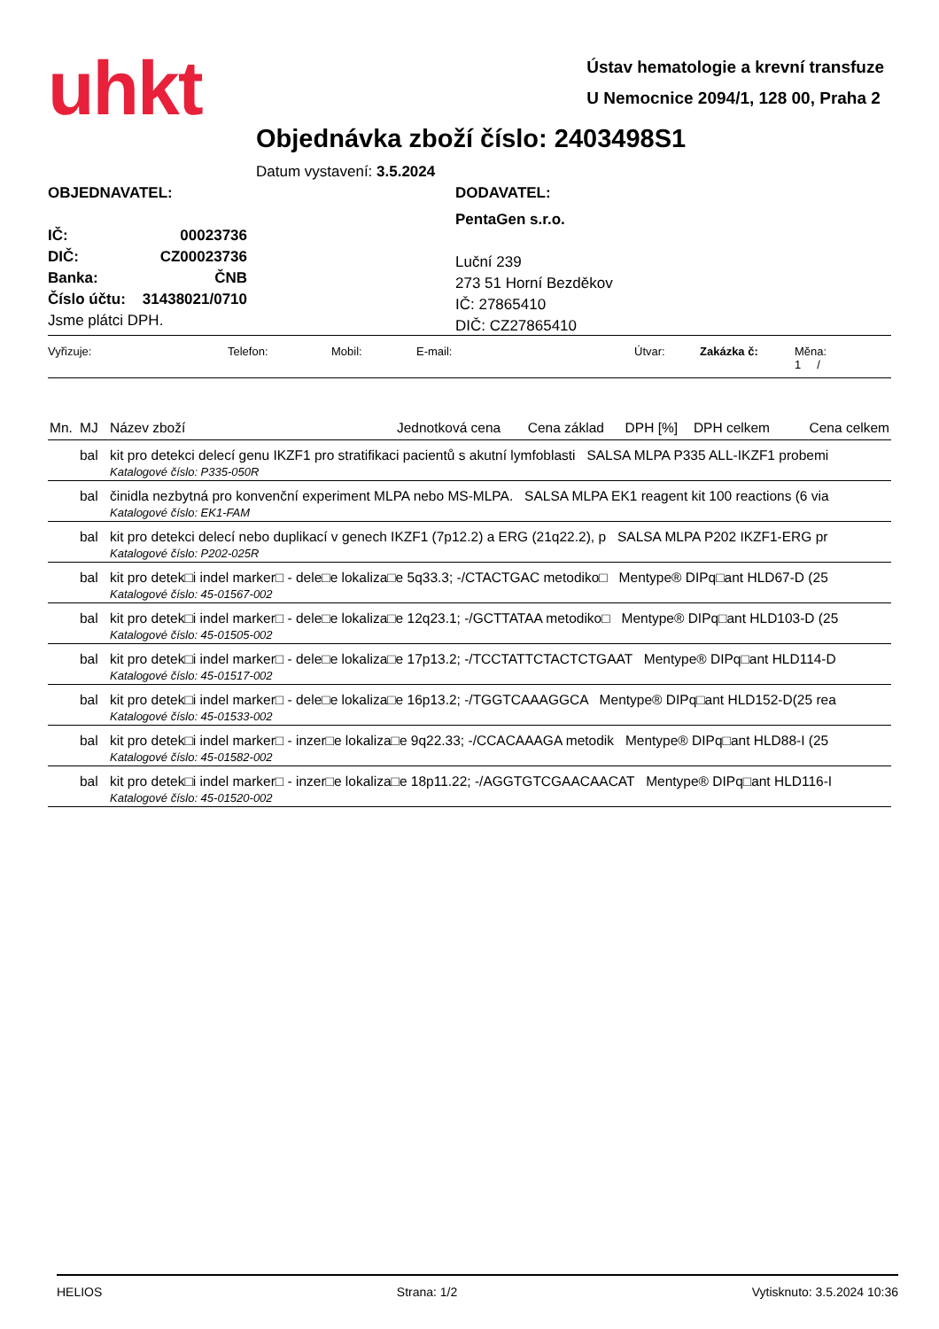uhkt
Ústav hematologie a krevní transfuze
U Nemocnice 2094/1, 128 00, Praha 2
Objednávka zboží číslo: 2403498S1
Datum vystavení: 3.5.2024
OBJEDNAVATEL:
IČ: 00023736
DIČ: CZ00023736
Banka: ČNB
Číslo účtu: 31438021/0710
Jsme plátci DPH.
DODAVATEL:
PentaGen s.r.o.
Luční 239
273 51 Horní Bezděkov
IČ: 27865410
DIČ: CZ27865410
Vyřizuje: Telefon: Mobil: E-mail: Útvar: Zakázka č: Měna:
1 /
| Mn. | MJ | Název zboží | Jednotková cena | Cena základ | DPH [%] | DPH celkem | Cena celkem |
| --- | --- | --- | --- | --- | --- | --- | --- |
| | bal | kit pro detekci delecí genu IKZF1 pro stratifikaci pacientů s akutní lymfoblasti SALSA MLPA P335 ALL-IKZF1 probemi Katalogové číslo: P335-050R | | | | | |
| | bal | činidla nezbytná pro konvenční experiment MLPA nebo MS-MLPA. SALSA MLPA EK1 reagent kit 100 reactions (6 via Katalogové číslo: EK1-FAM | | | | | |
| | bal | kit pro detekci delecí nebo duplikací v genech IKZF1 (7p12.2) a ERG (21q22.2), p SALSA MLPA P202 IKZF1-ERG pr Katalogové číslo: P202-025R | | | | | |
| | bal | kit pro detek□i indel marker□ - dele□e lokaliza□e 5q33.3; -/CTACTGAC metodiko□ Mentype® DIPq□ant HLD67-D (25 Katalogové číslo: 45-01567-002 | | | | | |
| | bal | kit pro detek□i indel marker□ - dele□e lokaliza□e 12q23.1; -/GCTTATAA metodiko□ Mentype® DIPq□ant HLD103-D (25 Katalogové číslo: 45-01505-002 | | | | | |
| | bal | kit pro detek□i indel marker□ - dele□e lokaliza□e 17p13.2; -/TCCTATTCTACTCTGAAT Mentype® DIPq□ant HLD114-D Katalogové číslo: 45-01517-002 | | | | | |
| | bal | kit pro detek□i indel marker□ - dele□e lokaliza□e 16p13.2; -/TGGTCAAAGGCA Mentype® DIPq□ant HLD152-D(25 rea Katalogové číslo: 45-01533-002 | | | | | |
| | bal | kit pro detek□i indel marker□ - inzer□e lokaliza□e 9q22.33; -/CCACAAAGA metodik Mentype® DIPq□ant HLD88-I (25 Katalogové číslo: 45-01582-002 | | | | | |
| | bal | kit pro detek□i indel marker□ - inzer□e lokaliza□e 18p11.22; -/AGGTGTCGAACAACAT Mentype® DIPq□ant HLD116-I Katalogové číslo: 45-01520-002 | | | | | |
HELIOS Strana: 1/2 Vytisknuto: 3.5.2024 10:36